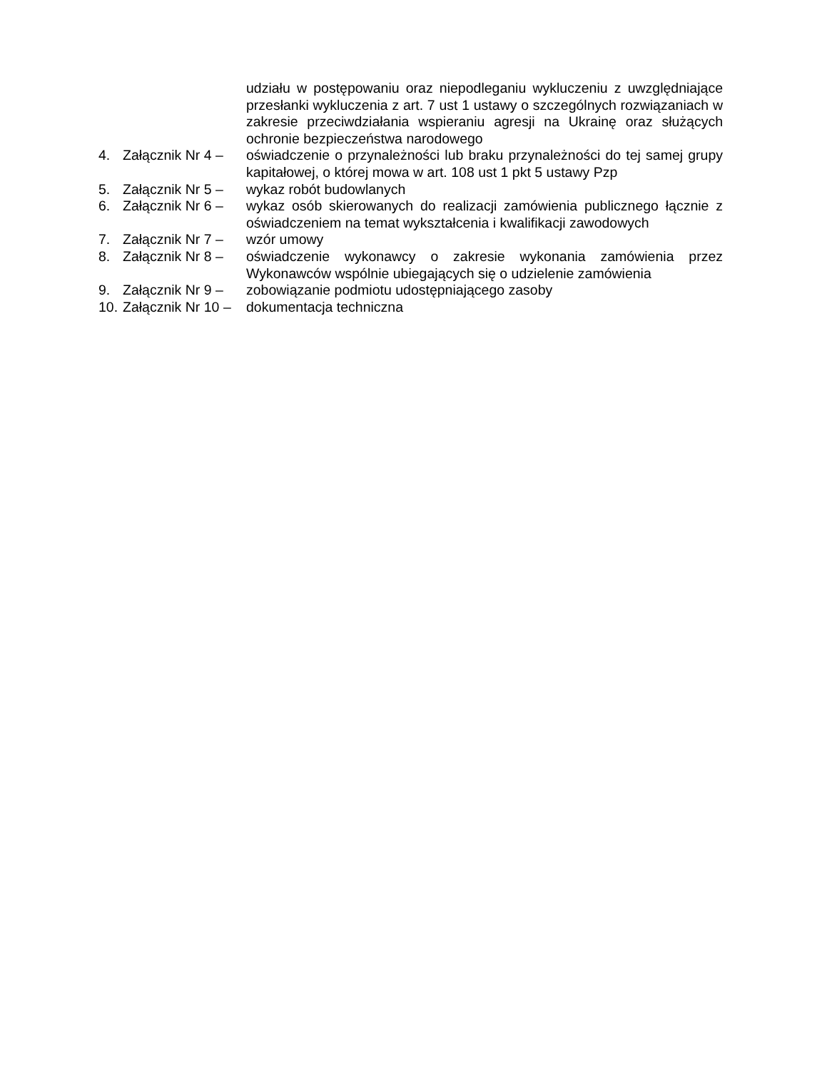udziału w postępowaniu oraz niepodleganiu wykluczeniu z uwzględniające przesłanki wykluczenia z art. 7 ust 1 ustawy o szczególnych rozwiązaniach w zakresie przeciwdziałania wspieraniu agresji na Ukrainę oraz służących ochronie bezpieczeństwa narodowego
4. Załącznik Nr 4 –
oświadczenie o przynależności lub braku przynależności do tej samej grupy kapitałowej, o której mowa w art. 108 ust 1 pkt 5 ustawy Pzp
5. Załącznik Nr 5 –
wykaz robót budowlanych
6. Załącznik Nr 6 –
wykaz osób skierowanych do realizacji zamówienia publicznego łącznie z oświadczeniem na temat wykształcenia i kwalifikacji zawodowych
7. Załącznik Nr 7 –
wzór umowy
8. Załącznik Nr 8 –
oświadczenie wykonawcy o zakresie wykonania zamówienia przez Wykonawców wspólnie ubiegających się o udzielenie zamówienia
9. Załącznik Nr 9 –
zobowiązanie podmiotu udostępniającego zasoby
10.
Załącznik Nr 10 –
dokumentacja techniczna